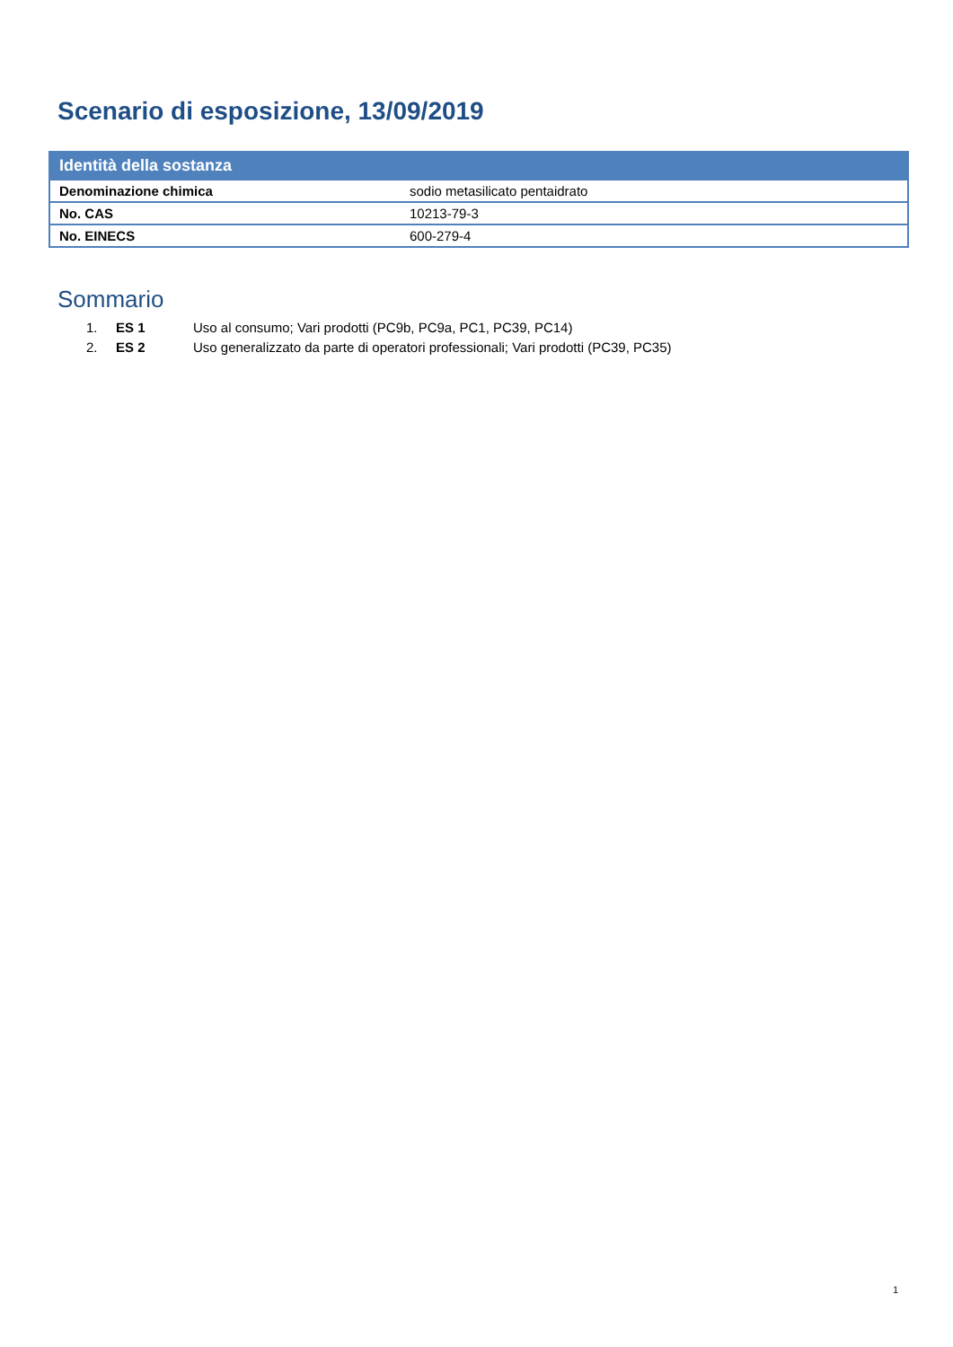Scenario di esposizione, 13/09/2019
| Identità della sostanza | |
| --- | --- |
| Denominazione chimica | sodio metasilicato pentaidrato |
| No. CAS | 10213-79-3 |
| No. EINECS | 600-279-4 |
Sommario
1. ES 1 Uso al consumo; Vari prodotti (PC9b, PC9a, PC1, PC39, PC14)
2. ES 2 Uso generalizzato da parte di operatori professionali; Vari prodotti (PC39, PC35)
1